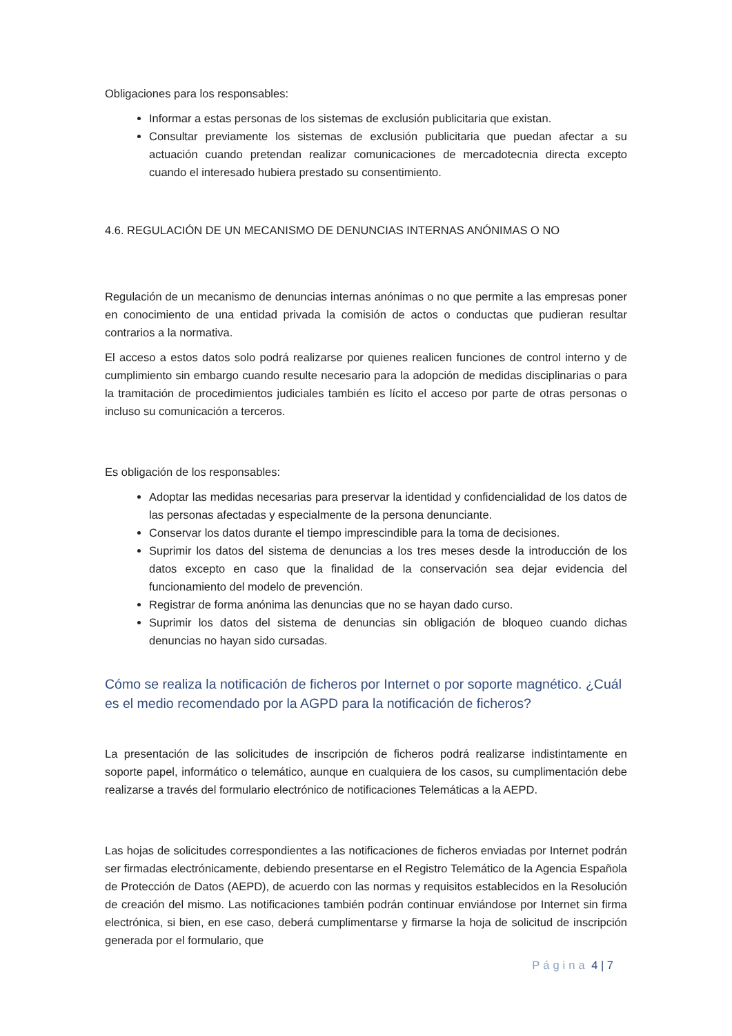Obligaciones para los responsables:
Informar a estas personas de los sistemas de exclusión publicitaria que existan.
Consultar previamente los sistemas de exclusión publicitaria que puedan afectar a su actuación cuando pretendan realizar comunicaciones de mercadotecnia directa excepto cuando el interesado hubiera prestado su consentimiento.
4.6. REGULACIÓN DE UN MECANISMO DE DENUNCIAS INTERNAS ANÓNIMAS O NO
Regulación de un mecanismo de denuncias internas anónimas o no que permite a las empresas poner en conocimiento de una entidad privada la comisión de actos o conductas que pudieran resultar contrarios a la normativa.
El acceso a estos datos solo podrá realizarse por quienes realicen funciones de control interno y de cumplimiento sin embargo cuando resulte necesario para la adopción de medidas disciplinarias o para la tramitación de procedimientos judiciales también es lícito el acceso por parte de otras personas o incluso su comunicación a terceros.
Es obligación de los responsables:
Adoptar las medidas necesarias para preservar la identidad y confidencialidad de los datos de las personas afectadas y especialmente de la persona denunciante.
Conservar los datos durante el tiempo imprescindible para la toma de decisiones.
Suprimir los datos del sistema de denuncias a los tres meses desde la introducción de los datos excepto en caso que la finalidad de la conservación sea dejar evidencia del funcionamiento del modelo de prevención.
Registrar de forma anónima las denuncias que no se hayan dado curso.
Suprimir los datos del sistema de denuncias sin obligación de bloqueo cuando dichas denuncias no hayan sido cursadas.
Cómo se realiza la notificación de ficheros por Internet o por soporte magnético. ¿Cuál es el medio recomendado por la AGPD para la notificación de ficheros?
La presentación de las solicitudes de inscripción de ficheros podrá realizarse indistintamente en soporte papel, informático o telemático, aunque en cualquiera de los casos, su cumplimentación debe realizarse a través del formulario electrónico de notificaciones Telemáticas a la AEPD.
Las hojas de solicitudes correspondientes a las notificaciones de ficheros enviadas por Internet podrán ser firmadas electrónicamente, debiendo presentarse en el Registro Telemático de la Agencia Española de Protección de Datos (AEPD), de acuerdo con las normas y requisitos establecidos en la Resolución de creación del mismo. Las notificaciones también podrán continuar enviándose por Internet sin firma electrónica, si bien, en ese caso, deberá cumplimentarse y firmarse la hoja de solicitud de inscripción generada por el formulario, que
Página 4 | 7